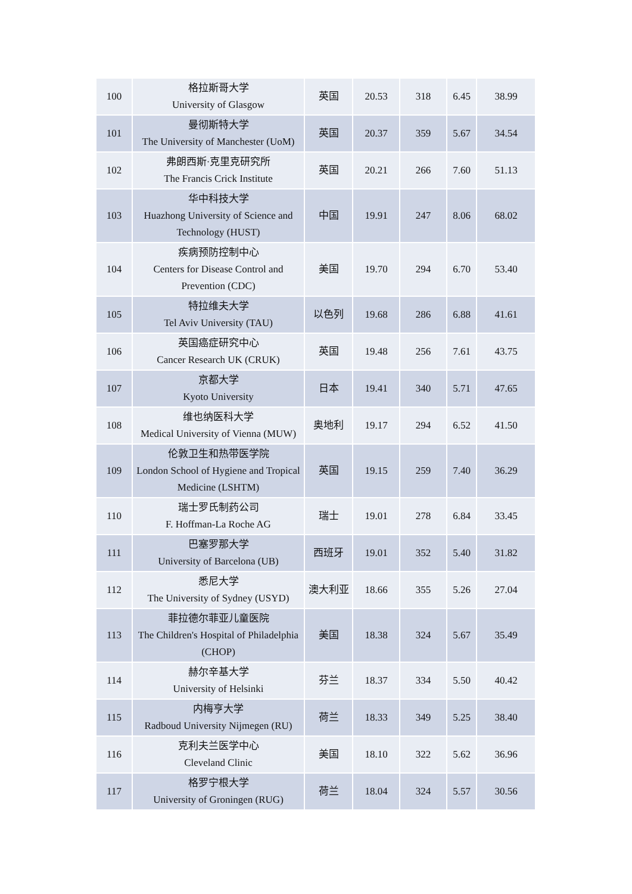| 100 | 格拉斯哥大学 University of Glasgow | 英国 | 20.53 | 318 | 6.45 | 38.99 |
| 101 | 曼彻斯特大学 The University of Manchester (UoM) | 英国 | 20.37 | 359 | 5.67 | 34.54 |
| 102 | 弗朗西斯·克里克研究所 The Francis Crick Institute | 英国 | 20.21 | 266 | 7.60 | 51.13 |
| 103 | 华中科技大学 Huazhong University of Science and Technology (HUST) | 中国 | 19.91 | 247 | 8.06 | 68.02 |
| 104 | 疾病预防控制中心 Centers for Disease Control and Prevention (CDC) | 美国 | 19.70 | 294 | 6.70 | 53.40 |
| 105 | 特拉维夫大学 Tel Aviv University (TAU) | 以色列 | 19.68 | 286 | 6.88 | 41.61 |
| 106 | 英国癌症研究中心 Cancer Research UK (CRUK) | 英国 | 19.48 | 256 | 7.61 | 43.75 |
| 107 | 京都大学 Kyoto University | 日本 | 19.41 | 340 | 5.71 | 47.65 |
| 108 | 维也纳医科大学 Medical University of Vienna (MUW) | 奥地利 | 19.17 | 294 | 6.52 | 41.50 |
| 109 | 伦敦卫生和热带医学院 London School of Hygiene and Tropical Medicine (LSHTM) | 英国 | 19.15 | 259 | 7.40 | 36.29 |
| 110 | 瑞士罗氏制药公司 F. Hoffman-La Roche AG | 瑞士 | 19.01 | 278 | 6.84 | 33.45 |
| 111 | 巴塞罗那大学 University of Barcelona (UB) | 西班牙 | 19.01 | 352 | 5.40 | 31.82 |
| 112 | 悉尼大学 The University of Sydney (USYD) | 澳大利亚 | 18.66 | 355 | 5.26 | 27.04 |
| 113 | 菲拉德尔菲亚儿童医院 The Children's Hospital of Philadelphia (CHOP) | 美国 | 18.38 | 324 | 5.67 | 35.49 |
| 114 | 赫尔辛基大学 University of Helsinki | 芬兰 | 18.37 | 334 | 5.50 | 40.42 |
| 115 | 内梅亨大学 Radboud University Nijmegen (RU) | 荷兰 | 18.33 | 349 | 5.25 | 38.40 |
| 116 | 克利夫兰医学中心 Cleveland Clinic | 美国 | 18.10 | 322 | 5.62 | 36.96 |
| 117 | 格罗宁根大学 University of Groningen (RUG) | 荷兰 | 18.04 | 324 | 5.57 | 30.56 |